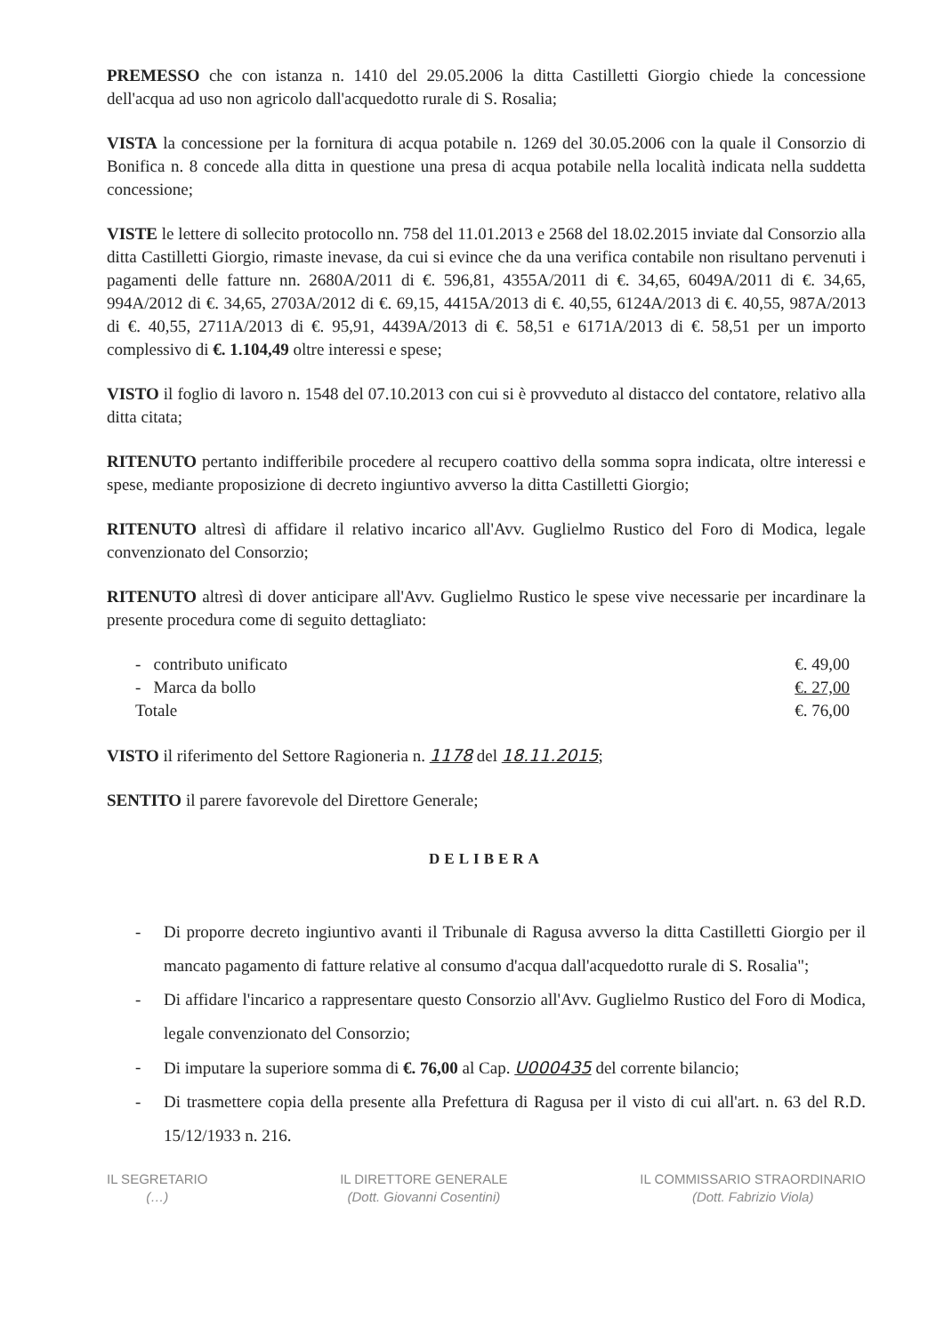PREMESSO che con istanza n. 1410 del 29.05.2006 la ditta Castilletti Giorgio chiede la concessione dell'acqua ad uso non agricolo dall'acquedotto rurale di S. Rosalia;
VISTA la concessione per la fornitura di acqua potabile n. 1269 del 30.05.2006 con la quale il Consorzio di Bonifica n. 8 concede alla ditta in questione una presa di acqua potabile nella località indicata nella suddetta concessione;
VISTE le lettere di sollecito protocollo nn. 758 del 11.01.2013 e 2568 del 18.02.2015 inviate dal Consorzio alla ditta Castilletti Giorgio, rimaste inevase, da cui si evince che da una verifica contabile non risultano pervenuti i pagamenti delle fatture nn. 2680A/2011 di €. 596,81, 4355A/2011 di €. 34,65, 6049A/2011 di €. 34,65, 994A/2012 di €. 34,65, 2703A/2012 di €. 69,15, 4415A/2013 di €. 40,55, 6124A/2013 di €. 40,55, 987A/2013 di €. 40,55, 2711A/2013 di €. 95,91, 4439A/2013 di €. 58,51 e 6171A/2013 di €. 58,51 per un importo complessivo di €. 1.104,49 oltre interessi e spese;
VISTO il foglio di lavoro n. 1548 del 07.10.2013 con cui si è provveduto al distacco del contatore, relativo alla ditta citata;
RITENUTO pertanto indifferibile procedere al recupero coattivo della somma sopra indicata, oltre interessi e spese, mediante proposizione di decreto ingiuntivo avverso la ditta Castilletti Giorgio;
RITENUTO altresì di affidare il relativo incarico all'Avv. Guglielmo Rustico del Foro di Modica, legale convenzionato del Consorzio;
RITENUTO altresì di dover anticipare all'Avv. Guglielmo Rustico le spese vive necessarie per incardinare la presente procedura come di seguito dettagliato:
- contributo unificato €. 49,00
- Marca da bollo €. 27,00
Totale €. 76,00
VISTO il riferimento del Settore Ragioneria n. 1178 del 18.11.2015;
SENTITO il parere favorevole del Direttore Generale;
DELIBERA
- Di proporre decreto ingiuntivo avanti il Tribunale di Ragusa avverso la ditta Castilletti Giorgio per il mancato pagamento di fatture relative al consumo d'acqua dall'acquedotto rurale di S. Rosalia";
- Di affidare l'incarico a rappresentare questo Consorzio all'Avv. Guglielmo Rustico del Foro di Modica, legale convenzionato del Consorzio;
- Di imputare la superiore somma di €. 76,00 al Cap. U000435 del corrente bilancio;
- Di trasmettere copia della presente alla Prefettura di Ragusa per il visto di cui all'art. n. 63 del R.D. 15/12/1933 n. 216.
IL SEGRETARIO
(…)
IL DIRETTORE GENERALE
(Dott. Giovanni Cosentini)
IL COMMISSARIO STRAORDINARIO
(Dott. Fabrizio Viola)